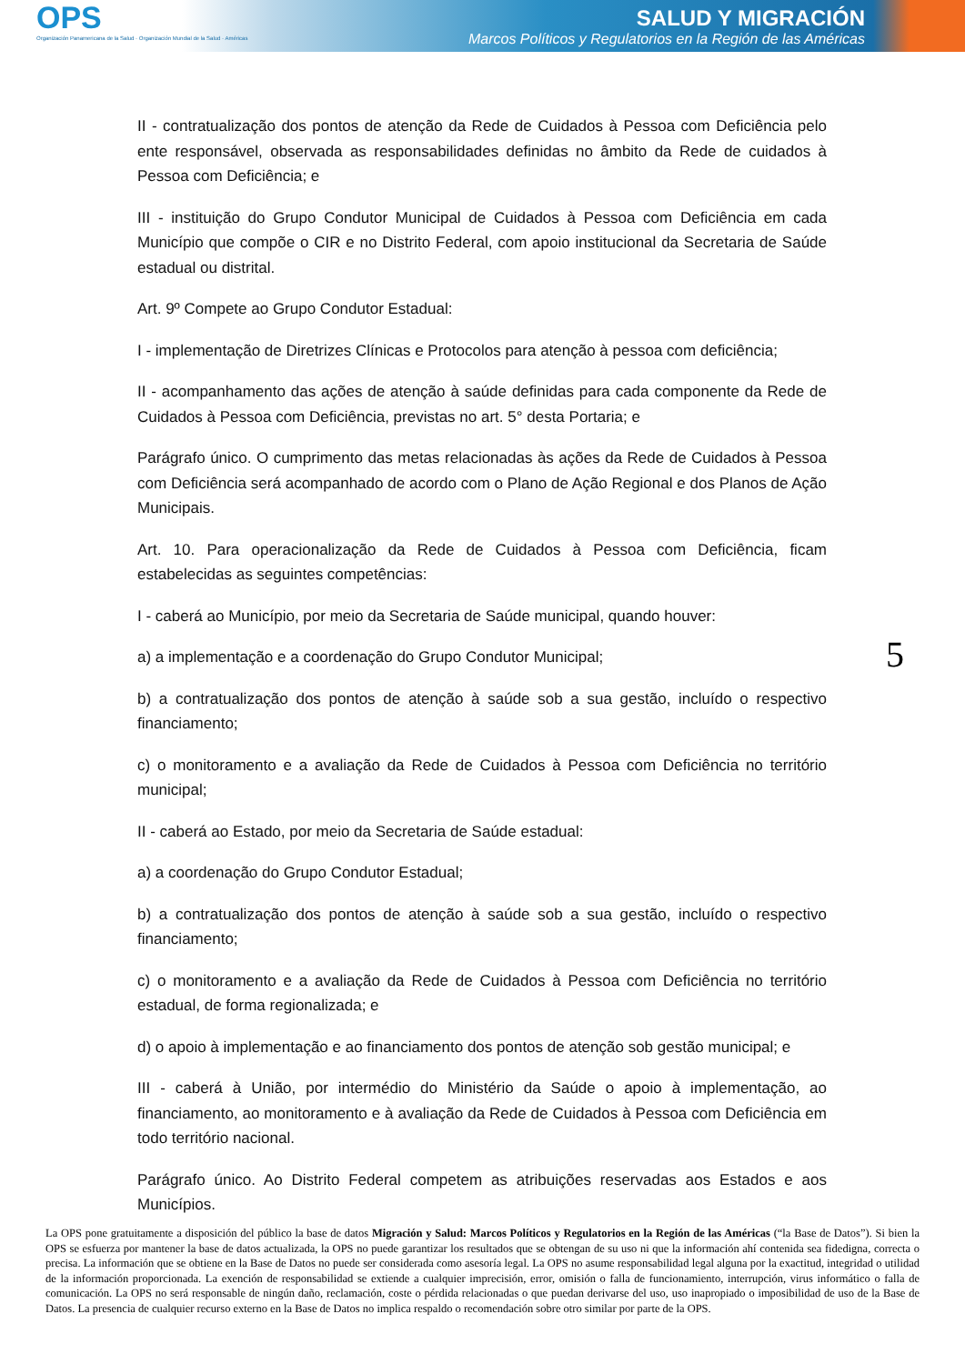OPS
Organización Panamericana de la Salud · Organización Mundial de la Salud · Américas
SALUD Y MIGRACIÓN
Marcos Políticos y Regulatorios en la Región de las Américas
II - contratualização dos pontos de atenção da Rede de Cuidados à Pessoa com Deficiência pelo ente responsável, observada as responsabilidades definidas no âmbito da Rede de cuidados à Pessoa com Deficiência; e
III - instituição do Grupo Condutor Municipal de Cuidados à Pessoa com Deficiência em cada Município que compõe o CIR e no Distrito Federal, com apoio institucional da Secretaria de Saúde estadual ou distrital.
Art. 9º Compete ao Grupo Condutor Estadual:
I - implementação de Diretrizes Clínicas e Protocolos para atenção à pessoa com deficiência;
II - acompanhamento das ações de atenção à saúde definidas para cada componente da Rede de Cuidados à Pessoa com Deficiência, previstas no art. 5° desta Portaria; e
Parágrafo único. O cumprimento das metas relacionadas às ações da Rede de Cuidados à Pessoa com Deficiência será acompanhado de acordo com o Plano de Ação Regional e dos Planos de Ação Municipais.
Art. 10. Para operacionalização da Rede de Cuidados à Pessoa com Deficiência, ficam estabelecidas as seguintes competências:
I - caberá ao Município, por meio da Secretaria de Saúde municipal, quando houver:
a) a implementação e a coordenação do Grupo Condutor Municipal;
b) a contratualização dos pontos de atenção à saúde sob a sua gestão, incluído o respectivo financiamento;
c) o monitoramento e a avaliação da Rede de Cuidados à Pessoa com Deficiência no território municipal;
II - caberá ao Estado, por meio da Secretaria de Saúde estadual:
a) a coordenação do Grupo Condutor Estadual;
b) a contratualização dos pontos de atenção à saúde sob a sua gestão, incluído o respectivo financiamento;
c) o monitoramento e a avaliação da Rede de Cuidados à Pessoa com Deficiência no território estadual, de forma regionalizada; e
d) o apoio à implementação e ao financiamento dos pontos de atenção sob gestão municipal; e
III - caberá à União, por intermédio do Ministério da Saúde o apoio à implementação, ao financiamento, ao monitoramento e à avaliação da Rede de Cuidados à Pessoa com Deficiência em todo território nacional.
Parágrafo único. Ao Distrito Federal competem as atribuições reservadas aos Estados e aos Municípios.
5
La OPS pone gratuitamente a disposición del público la base de datos Migración y Salud: Marcos Políticos y Regulatorios en la Región de las Américas (“la Base de Datos”). Si bien la OPS se esfuerza por mantener la base de datos actualizada, la OPS no puede garantizar los resultados que se obtengan de su uso ni que la información ahí contenida sea fidedigna, correcta o precisa. La información que se obtiene en la Base de Datos no puede ser considerada como asesoría legal. La OPS no asume responsabilidad legal alguna por la exactitud, integridad o utilidad de la información proporcionada. La exención de responsabilidad se extiende a cualquier imprecisión, error, omisión o falla de funcionamiento, interrupción, virus informático o falla de comunicación. La OPS no será responsable de ningún daño, reclamación, coste o pérdida relacionadas o que puedan derivarse del uso, uso inapropiado o imposibilidad de uso de la Base de Datos. La presencia de cualquier recurso externo en la Base de Datos no implica respaldo o recomendación sobre otro similar por parte de la OPS.